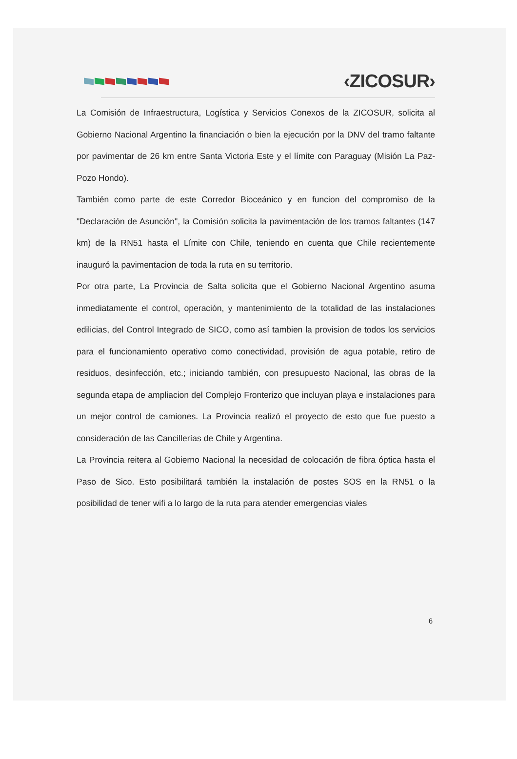‹ZICOSUR›
La Comisión de Infraestructura, Logística y Servicios Conexos de la ZICOSUR, solicita al Gobierno Nacional Argentino la financiación o bien la ejecución por la DNV del tramo faltante por pavimentar de 26 km entre Santa Victoria Este y el límite con Paraguay (Misión La Paz-Pozo Hondo).
También como parte de este Corredor Bioceánico y en funcion del compromiso de la "Declaración de Asunción", la Comisión solicita la pavimentación de los tramos faltantes (147 km) de la RN51 hasta el Límite con Chile, teniendo en cuenta que Chile recientemente inauguró la pavimentacion de toda la ruta en su territorio.
Por otra parte, La Provincia de Salta solicita que el Gobierno Nacional Argentino asuma inmediatamente el control, operación, y mantenimiento de la totalidad de las instalaciones edilicias, del Control Integrado de SICO, como así tambien la provision de todos los servicios para el funcionamiento operativo como conectividad, provisión de agua potable, retiro de residuos, desinfección, etc.; iniciando también, con presupuesto Nacional, las obras de la segunda etapa de ampliacion del Complejo Fronterizo que incluyan playa e instalaciones para un mejor control de camiones. La Provincia realizó el proyecto de esto que fue puesto a consideración de las Cancillerías de Chile y Argentina.
La Provincia reitera al Gobierno Nacional la necesidad de colocación de fibra óptica hasta el Paso de Sico. Esto posibilitará también la instalación de postes SOS en la RN51 o la posibilidad de tener wifi a lo largo de la ruta para atender emergencias viales
6